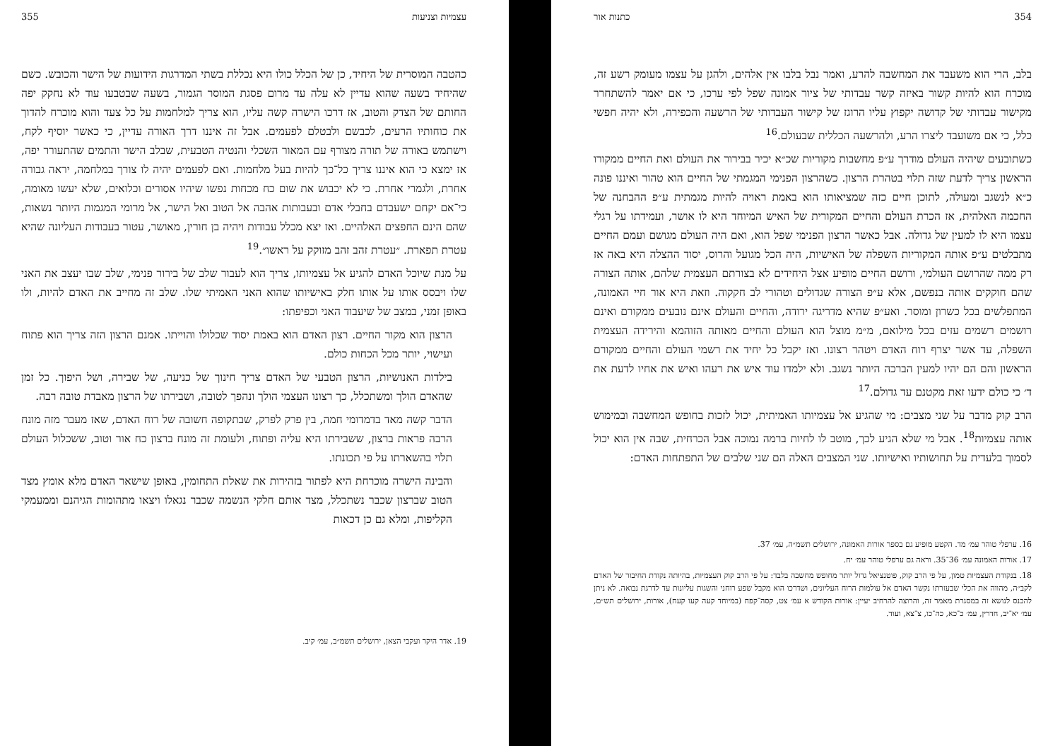עצמיות וצניעות 355
כהטבה המוסרית של היחיד, כן של הכלל כולו היא נכללת בשתי המדרגות הידועות של הישר והכובש. כשם שהיחיד בשעה שהוא עדיין לא עלה עד מרום פסגת המוסר הגמור, בשעה שבטבעו עוד לא נחקק יפה החותם של הצדק והטוב, אז דרכו הישרה קשה עליו, הוא צריך למלחמות על כל צעד והוא מוכרח להדוך את כוחותיו הרעים, לכבשם ולבטלם לפעמים. אבל זה איננו דרך האורה עדיין, כי כאשר יוסיף לקח, וישתמש באורה של תורה מצורף עם המאור השכלי והנטיה הטבעית, שבלב הישר והתמים שהתעורר יפה, אז ימצא כי הוא איננו צריך כל־כך להיות בעל מלחמות. ואם לפעמים יהיה לו צורך במלחמה, יראה גבורה אחרת, ולגמרי אחרת. כי לא יכבוש את שום כח מכחות נפשו שיהיו אסורים וכלואים, שלא יעשו מאומה, כי־אם יקחם ישעבדם בחבלי אדם ובעבותות אהבה אל הטוב ואל הישר, אל מרומי המגמות היותר נשאות, שהם הינם החפצים האלהיים. ואז יצא מכלל עבודות ויהיה בן חורין, מאושר, עטור בעבודות העליונה שהיא עטרת תפארת. ״עטרת זהב זהב מזוקק על ראשו״.<sup>19</sup>
על מנת שיוכל האדם להגיע אל עצמיותו, צריך הוא לעבור שלב של בירור פנימי, שלב שבו יעצב את האני שלו ויבסס אותו על אותו חלק באישיותו שהוא האני האמיתי שלו. שלב זה מחייב את האדם להיות, ולו באופן זמני, במצב של שיעבוד האני וכפיפתו:
הרצון הוא מקור החיים. רצון האדם הוא באמת יסוד שכלולו והוייתו. אמנם הרצון הזה צריך הוא פתוח ועישוי, יותר מכל הכחות כולם.
בילדות האנושיות, הרצון הטבעי של האדם צריך חינוך של כניעה, של שבירה, ושל היפוך. כל זמן שהאדם הולך ומשתכלל, כך רצונו העצמי הולך ונהפך לטובה, ושבירתו של הרצון מאבדת טובה רבה.
הדבר קשה מאד בדמדומי חמה, בין פרק לפרק, שבתקופה חשובה של רוח האדם, שאז מעבר מזה מונח הרבה פראות ברצון, ששבירתו היא עליה ופתוח, ולעומת זה מונח ברצון כח אור וטוב, ששכלול העולם תלוי בהשארתו על פי תכונתו.
והבינה הישרה מוכרחת היא לפתור בזהירות את שאלת התחומין, באופן שישאר האדם מלא אומץ מצד הטוב שברצון שכבר נשתכלל, מצד אותם חלקי הנשמה שכבר נגאלו ויצאו מתהומות הגיהנם וממעמקי הקליפות, ומלא גם כן דכאות
19. אדר היקר ועקבי הצאן, ירושלים תשמ״ב, עמ׳ קיב.
354 כתנות אור
בלב, הרי הוא משעבד את המחשבה להרע, ואמר נבל בלבו אין אלהים, ולהגן על עצמו מעומק רשע זה, מוכרח הוא להיות קשור באיזה קשר עבדותי של ציור אמונה שפל לפי ערכו, כי אם יאמר להשתחרר מקישור עבדותי של קדושה יקפוץ עליו הרוגז של קישור העבדותי של הרשעה והכפירה, ולא יהיה חפשי כלל, כי אם משועבד ליצרו הרע, ולהרשעה הכללית שבעולם.<sup>16</sup>
כשתובעים שיהיה העולם מודרך ע״פ מחשבות מקוריות שכ״א יכיר בבירור את העולם ואת החיים ממקורו הראשון צריך לדעת שזה תלוי בטהרת הרצון. כשהרצון הפנימי המגמתי של החיים הוא טהור ואיננו פונה כ״א לנשגב ומעולה, לתוכן חיים כזה שמציאותו הוא באמת ראויה להיות מגמתית ע״פ ההבחנה של החכמה האלהית, אז הכרת העולם והחיים המקורית של האיש המיוחד היא לו אושר, ועמידתו על רגלי עצמו היא לו למעין של גדולה. אבל כאשר הרצון הפנימי שפל הוא, ואם היה העולם מגושם ועמם החיים מתבלטים ע״פ אותה המקוריות השפלה של האישיות, היה הכל מגועל והרוס, יסוד ההצלה היא באה אז רק ממה שהרושם העולמי, ורושם החיים מופיע אצל היחידים לא בצורתם העצמית שלהם, אותה הצורה שהם חוקקים אותה בנפשם, אלא ע״פ הצורה שגדולים וטהורי לב חקקוה. וזאת היא אור חיי האמונה, המתפלשים בכל כשרון ומוסר. ואע״פ שהיא מדריגה ירודה, והחיים והעולם אינם נובעים ממקורם ואינם רושמים רשמים עזים בכל מילואם, מ״מ מוצל הוא העולם והחיים מאותה הזוהמא והירידה העצמית השפלה, עד אשר יצרף רוח האדם ויטהר רצונו. ואז יקבל כל יחיד את רשמי העולם והחיים ממקורם הראשון והם הם יהיו למעין הברכה היותר נשגב. ולא ילמדו עוד איש את רעהו ואיש את אחיו לדעת את ד׳ כי כולם ידעו זאת מקטנם עד גדולם.<sup>17</sup>
הרב קוק מדבר על שני מצבים: מי שהגיע אל עצמיותו האמיתית, יכול לזכות בחופש המחשבה ובמימוש אותה עצמיות<sup>18</sup>. אבל מי שלא הגיע לכך, מוטב לו לחיות ברמה נמוכה אבל הכרחית, שבה אין הוא יכול לסמוך בלעדית על תחושותיו ואישיותו. שני המצבים האלה הם שני שלבים של התפתחות האדם:
16. ערפלי טוהר עמ׳ מד. הקטע מופיע גם בספר אורות האמונה, ירושלים תשמ״ה, עמ׳ 37.
17. אורות האמונה עמ׳ 36־35. וראה גם ערפלי טוהר עמ׳ יח.
18. בנקודת העצמיות טמון, על פי הרב קוק, פוטנציאל גדול יותר מחופש מחשבה בלבד: על פי הרב קוק העצמיות, בהיותה נקודת החיבור של האדם לקב״ה, מהווה את הכלי שבעזרתו נקשר האדם אל עולמות הרוח העליונים, ושדרכו הוא מקבל שפע רוחני והשגות עליונות עד לדרגת נבואה. לא ניתן להכנס לנושא זה במסגרת מאמר זה, והרוצה להרחיב יעיין: אורות הקודש א עמ׳ צט, קסה־קפח (במיוחד קעה קעו קעח), אורות, ירושלים תש״ם, עמ׳ יא־יב, חדרין, עמ׳ כ־כא, כה־כו, צ־צא, ועוד.